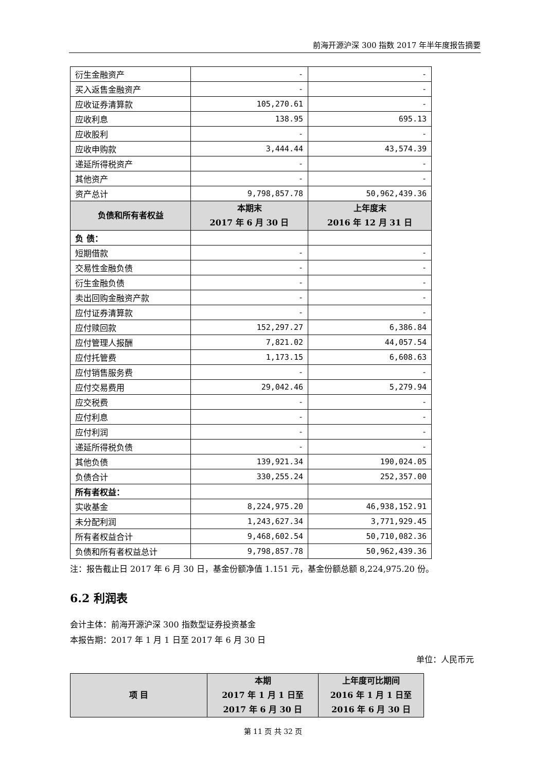前海开源沪深 300 指数 2017 年半年度报告摘要
| 衍生金融资产 | - | - |
| 买入返售金融资产 | - | - |
| 应收证券清算款 | 105,270.61 | - |
| 应收利息 | 138.95 | 695.13 |
| 应收股利 | - | - |
| 应收申购款 | 3,444.44 | 43,574.39 |
| 递延所得税资产 | - | - |
| 其他资产 | - | - |
| 资产总计 | 9,798,857.78 | 50,962,439.36 |
| 负债和所有者权益 | 本期末 2017 年 6 月 30 日 | 上年度末 2016 年 12 月 31 日 |
| 负 债： | | |
| 短期借款 | - | - |
| 交易性金融负债 | - | - |
| 衍生金融负债 | - | - |
| 卖出回购金融资产款 | - | - |
| 应付证券清算款 | - | - |
| 应付赎回款 | 152,297.27 | 6,386.84 |
| 应付管理人报酬 | 7,821.02 | 44,057.54 |
| 应付托管费 | 1,173.15 | 6,608.63 |
| 应付销售服务费 | - | - |
| 应付交易费用 | 29,042.46 | 5,279.94 |
| 应交税费 | - | - |
| 应付利息 | - | - |
| 应付利润 | - | - |
| 递延所得税负债 | - | - |
| 其他负债 | 139,921.34 | 190,024.05 |
| 负债合计 | 330,255.24 | 252,357.00 |
| 所有者权益： | | |
| 实收基金 | 8,224,975.20 | 46,938,152.91 |
| 未分配利润 | 1,243,627.34 | 3,771,929.45 |
| 所有者权益合计 | 9,468,602.54 | 50,710,082.36 |
| 负债和所有者权益总计 | 9,798,857.78 | 50,962,439.36 |
注：报告截止日 2017 年 6 月 30 日，基金份额净值 1.151 元，基金份额总额 8,224,975.20 份。
6.2 利润表
会计主体：前海开源沪深 300 指数型证券投资基金
本报告期：2017 年 1 月 1 日至 2017 年 6 月 30 日
单位：人民币元
| 项 目 | 本期 2017 年 1 月 1 日至 2017 年 6 月 30 日 | 上年度可比期间 2016 年 1 月 1 日至 2016 年 6 月 30 日 |
| --- | --- | --- |
第 11 页 共 32 页